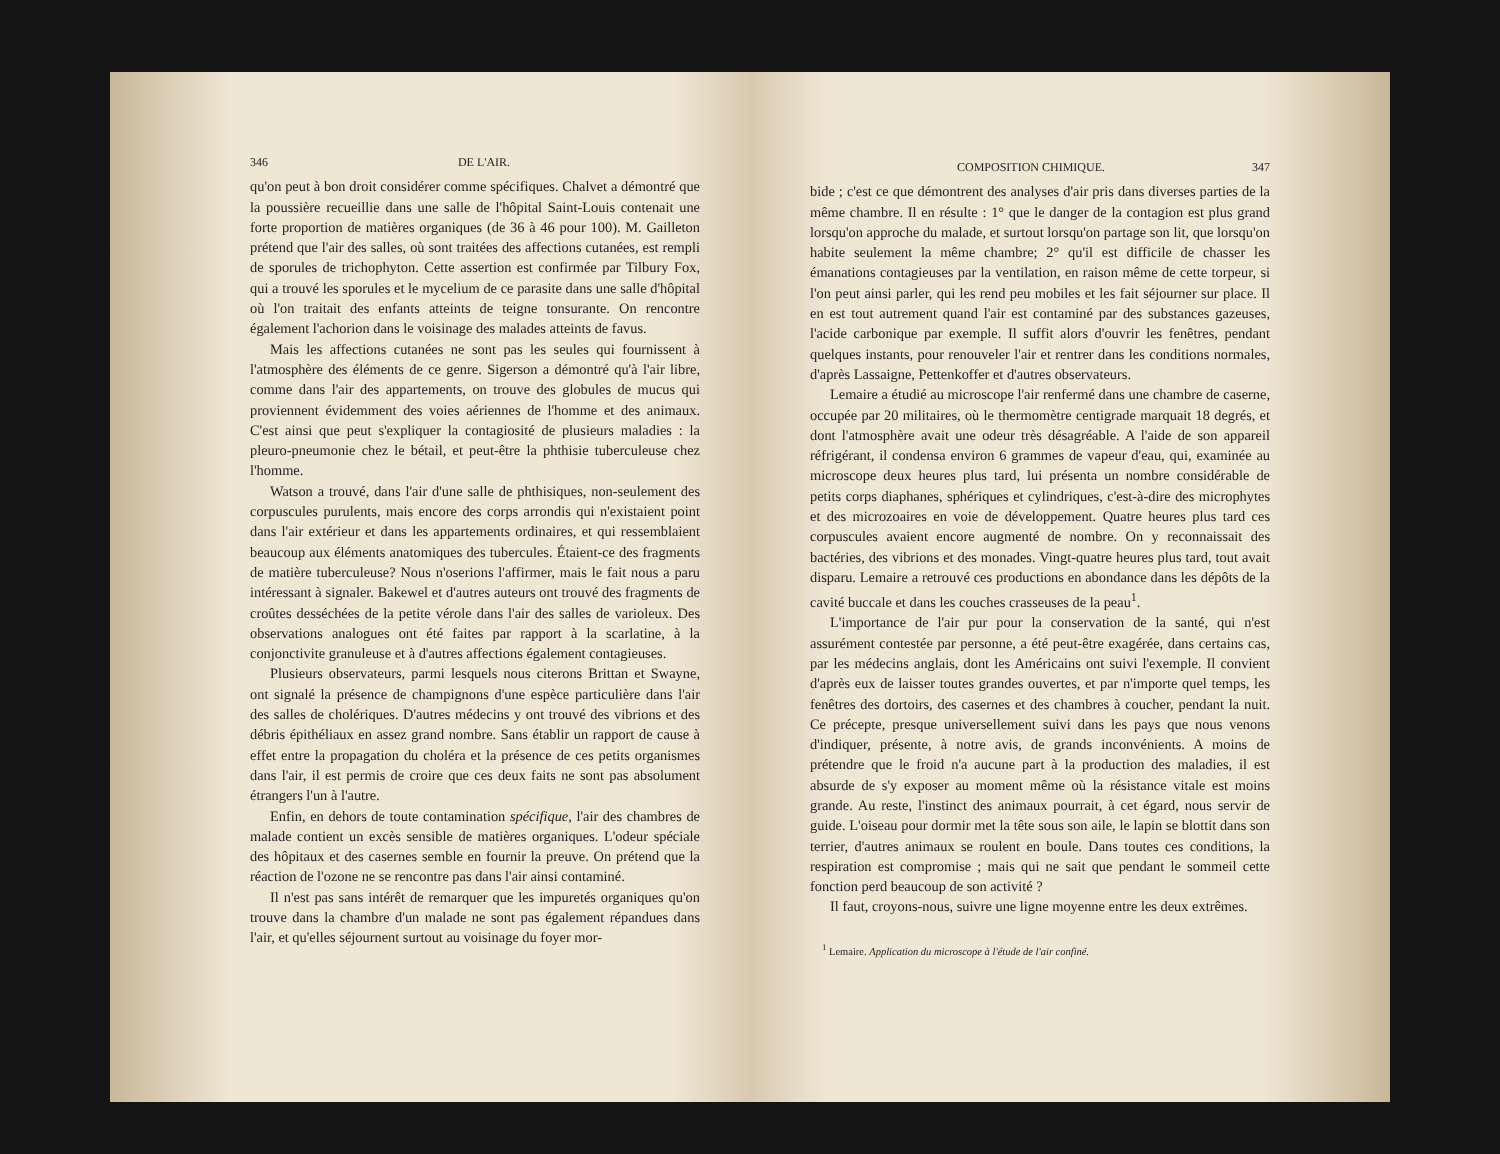346 DE L'AIR.
qu'on peut à bon droit considérer comme spécifiques. Chalvet a démontré que la poussière recueillie dans une salle de l'hôpital Saint-Louis contenait une forte proportion de matières organiques (de 36 à 46 pour 100). M. Gailleton prétend que l'air des salles, où sont traitées des affections cutanées, est rempli de sporules de trichophyton. Cette assertion est confirmée par Tilbury Fox, qui a trouvé les sporules et le mycelium de ce parasite dans une salle d'hôpital où l'on traitait des enfants atteints de teigne tonsurante. On rencontre également l'achorion dans le voisinage des malades atteints de favus.
Mais les affections cutanées ne sont pas les seules qui fournissent à l'atmosphère des éléments de ce genre. Sigerson a démontré qu'à l'air libre, comme dans l'air des appartements, on trouve des globules de mucus qui proviennent évidemment des voies aériennes de l'homme et des animaux. C'est ainsi que peut s'expliquer la contagiosité de plusieurs maladies : la pleuro-pneumonie chez le bétail, et peut-être la phthisie tuberculeuse chez l'homme.
Watson a trouvé, dans l'air d'une salle de phthisiques, non-seulement des corpuscules purulents, mais encore des corps arrondis qui n'existaient point dans l'air extérieur et dans les appartements ordinaires, et qui ressemblaient beaucoup aux éléments anatomiques des tubercules. Étaient-ce des fragments de matière tuberculeuse? Nous n'oserions l'affirmer, mais le fait nous a paru intéressant à signaler. Bakewel et d'autres auteurs ont trouvé des fragments de croûtes desséchées de la petite vérole dans l'air des salles de varioleux. Des observations analogues ont été faites par rapport à la scarlatine, à la conjonctivite granuleuse et à d'autres affections également contagieuses.
Plusieurs observateurs, parmi lesquels nous citerons Brittan et Swayne, ont signalé la présence de champignons d'une espèce particulière dans l'air des salles de cholériques. D'autres médecins y ont trouvé des vibrions et des débris épithéliaux en assez grand nombre. Sans établir un rapport de cause à effet entre la propagation du choléra et la présence de ces petits organismes dans l'air, il est permis de croire que ces deux faits ne sont pas absolument étrangers l'un à l'autre.
Enfin, en dehors de toute contamination spécifique, l'air des chambres de malade contient un excès sensible de matières organiques. L'odeur spéciale des hôpitaux et des casernes semble en fournir la preuve. On prétend que la réaction de l'ozone ne se rencontre pas dans l'air ainsi contaminé.
Il n'est pas sans intérêt de remarquer que les impuretés organiques qu'on trouve dans la chambre d'un malade ne sont pas également répandues dans l'air, et qu'elles séjournent surtout au voisinage du foyer mor-
COMPOSITION CHIMIQUE. 347
bide ; c'est ce que démontrent des analyses d'air pris dans diverses parties de la même chambre. Il en résulte : 1° que le danger de la contagion est plus grand lorsqu'on approche du malade, et surtout lorsqu'on partage son lit, que lorsqu'on habite seulement la même chambre; 2° qu'il est difficile de chasser les émanations contagieuses par la ventilation, en raison même de cette torpeur, si l'on peut ainsi parler, qui les rend peu mobiles et les fait séjourner sur place. Il en est tout autrement quand l'air est contaminé par des substances gazeuses, l'acide carbonique par exemple. Il suffit alors d'ouvrir les fenêtres, pendant quelques instants, pour renouveler l'air et rentrer dans les conditions normales, d'après Lassaigne, Pettenkoffer et d'autres observateurs.
Lemaire a étudié au microscope l'air renfermé dans une chambre de caserne, occupée par 20 militaires, où le thermomètre centigrade marquait 18 degrés, et dont l'atmosphère avait une odeur très désagréable. A l'aide de son appareil réfrigérant, il condensa environ 6 grammes de vapeur d'eau, qui, examinée au microscope deux heures plus tard, lui présenta un nombre considérable de petits corps diaphanes, sphériques et cylindriques, c'est-à-dire des microphytes et des microzoaires en voie de développement. Quatre heures plus tard ces corpuscules avaient encore augmenté de nombre. On y reconnaissait des bactéries, des vibrions et des monades. Vingt-quatre heures plus tard, tout avait disparu. Lemaire a retrouvé ces productions en abondance dans les dépôts de la cavité buccale et dans les couches crasseuses de la peau<sup>1</sup>.
L'importance de l'air pur pour la conservation de la santé, qui n'est assurément contestée par personne, a été peut-être exagérée, dans certains cas, par les médecins anglais, dont les Américains ont suivi l'exemple. Il convient d'après eux de laisser toutes grandes ouvertes, et par n'importe quel temps, les fenêtres des dortoirs, des casernes et des chambres à coucher, pendant la nuit. Ce précepte, presque universellement suivi dans les pays que nous venons d'indiquer, présente, à notre avis, de grands inconvénients. A moins de prétendre que le froid n'a aucune part à la production des maladies, il est absurde de s'y exposer au moment même où la résistance vitale est moins grande. Au reste, l'instinct des animaux pourrait, à cet égard, nous servir de guide. L'oiseau pour dormir met la tête sous son aile, le lapin se blottit dans son terrier, d'autres animaux se roulent en boule. Dans toutes ces conditions, la respiration est compromise ; mais qui ne sait que pendant le sommeil cette fonction perd beaucoup de son activité ?
Il faut, croyons-nous, suivre une ligne moyenne entre les deux extrêmes.
<sup>1</sup> Lemaire. Application du microscope à l'étude de l'air confiné.